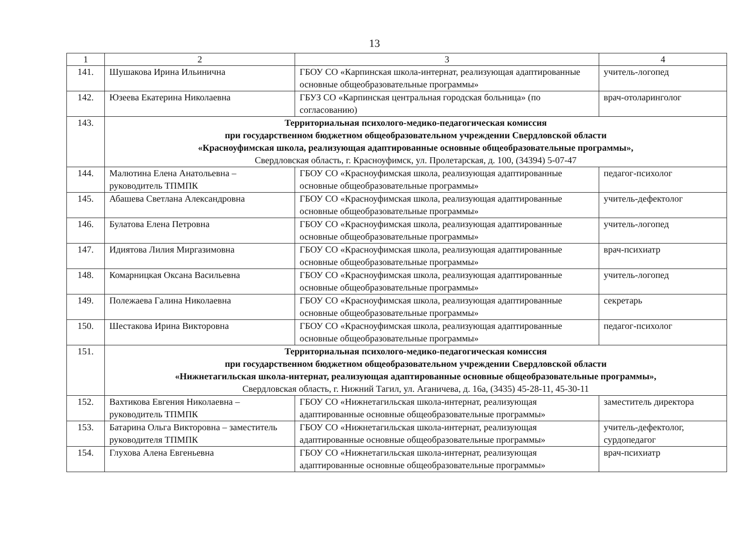13
| 1 | 2 | 3 | 4 |
| --- | --- | --- | --- |
| 141. | Шушакова Ирина Ильинична | ГБОУ СО «Карпинская школа-интернат, реализующая адаптированные основные общеобразовательные программы» | учитель-логопед |
| 142. | Юзеева Екатерина Николаевна | ГБУЗ СО «Карпинская центральная городская больница» (по согласованию) | врач-отоларинголог |
| 143. | Территориальная психолого-медико-педагогическая комиссия при государственном бюджетном общеобразовательном учреждении Свердловской области «Красноуфимская школа, реализующая адаптированные основные общеобразовательные программы», Свердловская область, г. Красноуфимск, ул. Пролетарская, д. 100, (34394) 5-07-47 | | |
| 144. | Малютина Елена Анатольевна – руководитель ТПМПК | ГБОУ СО «Красноуфимская школа, реализующая адаптированные основные общеобразовательные программы» | педагог-психолог |
| 145. | Абашева Светлана Александровна | ГБОУ СО «Красноуфимская школа, реализующая адаптированные основные общеобразовательные программы» | учитель-дефектолог |
| 146. | Булатова Елена Петровна | ГБОУ СО «Красноуфимская школа, реализующая адаптированные основные общеобразовательные программы» | учитель-логопед |
| 147. | Идиятова Лилия Миргазимовна | ГБОУ СО «Красноуфимская школа, реализующая адаптированные основные общеобразовательные программы» | врач-психиатр |
| 148. | Комарницкая Оксана Васильевна | ГБОУ СО «Красноуфимская школа, реализующая адаптированные основные общеобразовательные программы» | учитель-логопед |
| 149. | Полежаева Галина Николаевна | ГБОУ СО «Красноуфимская школа, реализующая адаптированные основные общеобразовательные программы» | секретарь |
| 150. | Шестакова Ирина Викторовна | ГБОУ СО «Красноуфимская школа, реализующая адаптированные основные общеобразовательные программы» | педагог-психолог |
| 151. | Территориальная психолого-медико-педагогическая комиссия при государственном бюджетном общеобразовательном учреждении Свердловской области «Нижнетагильская школа-интернат, реализующая адаптированные основные общеобразовательные программы», Свердловская область, г. Нижний Тагил, ул. Аганичева, д. 16а, (3435) 45-28-11, 45-30-11 | | |
| 152. | Вахтикова Евгения Николаевна – руководитель ТПМПК | ГБОУ СО «Нижнетагильская школа-интернат, реализующая адаптированные основные общеобразовательные программы» | заместитель директора |
| 153. | Батарина Ольга Викторовна – заместитель руководителя ТПМПК | ГБОУ СО «Нижнетагильская школа-интернат, реализующая адаптированные основные общеобразовательные программы» | учитель-дефектолог, сурдопедагог |
| 154. | Глухова Алена Евгеньевна | ГБОУ СО «Нижнетагильская школа-интернат, реализующая адаптированные основные общеобразовательные программы» | врач-психиатр |